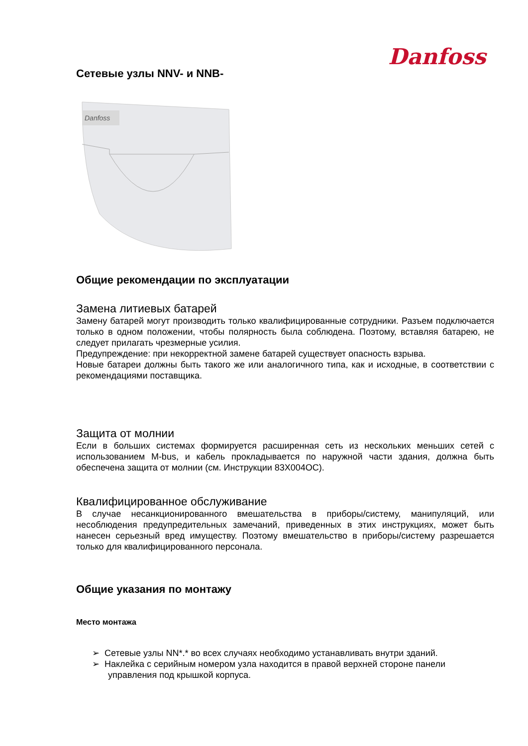Danfoss
Сетевые узлы NNV- и NNB-
Danfoss
Общие рекомендации по эксплуатации
Замена литиевых батарей
Замену батарей могут производить только квалифицированные сотрудники. Разъем подключается только в одном положении, чтобы полярность была соблюдена. Поэтому, вставляя батарею, не следует прилагать чрезмерные усилия.
Предупреждение: при некорректной замене батарей существует опасность взрыва.
Новые батареи должны быть такого же или аналогичного типа, как и исходные, в соответствии с рекомендациями поставщика.
Защита от молнии
Если в больших системах формируется расширенная сеть из нескольких меньших сетей с использованием M-bus, и кабель прокладывается по наружной части здания, должна быть обеспечена защита от молнии (см. Инструкции 83X004OC).
Квалифицированное обслуживание
В случае несанкционированного вмешательства в приборы/систему, манипуляций, или несоблюдения предупредительных замечаний, приведенных в этих инструкциях, может быть нанесен серьезный вред имуществу. Поэтому вмешательство в приборы/систему разрешается только для квалифицированного персонала.
Общие указания по монтажу
Место монтажа
➢ Сетевые узлы NN*.* во всех случаях необходимо устанавливать внутри зданий.
➢ Наклейка с серийным номером узла находится в правой верхней стороне панели управления под крышкой корпуса.